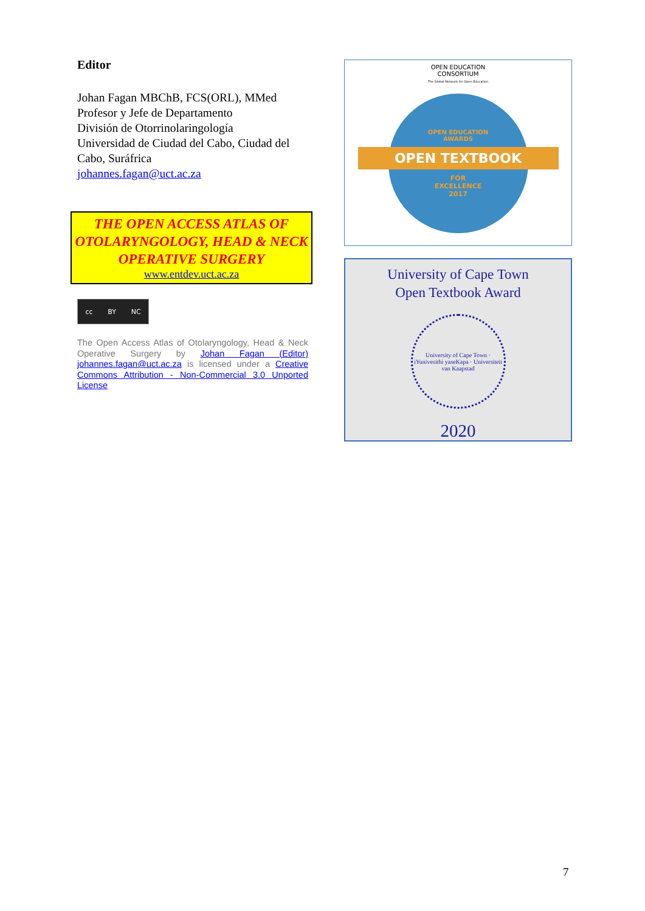Editor
Johan Fagan MBChB, FCS(ORL), MMed
Profesor y Jefe de Departamento
División de Otorrinolaringología
Universidad de Ciudad del Cabo, Ciudad del Cabo, Suráfrica
johannes.fagan@uct.ac.za
THE OPEN ACCESS ATLAS OF OTOLARYNGOLOGY, HEAD & NECK OPERATIVE SURGERY
www.entdev.uct.ac.za
cc BY NC
The Open Access Atlas of Otolaryngology, Head & Neck Operative Surgery by Johan Fagan (Editor) johannes.fagan@uct.ac.za is licensed under a Creative Commons Attribution - Non-Commercial 3.0 Unported License
OPEN EDUCATION
CONSORTIUM
The Global Network for Open Education
OPEN EDUCATION
AWARDS
OPEN TEXTBOOK
FOR
EXCELLENCE
2017
University of Cape Town
Open Textbook Award
University of Cape Town · iYunivesithi yaseKapa · Universiteit van Kaapstad
2020
7